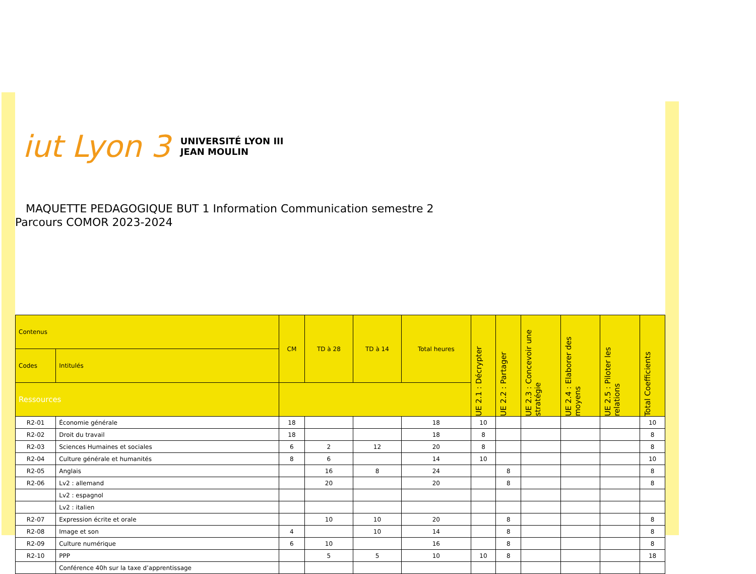iut Lyon 3 UNIVERSITÉ LYON III
JEAN MOULIN
MAQUETTE PEDAGOGIQUE BUT 1 Information Communication semestre 2
Parcours COMOR 2023-2024
| Contenus | | CM | TD à 28 | TD à 14 | Total heures | UE 2.1 : Décrypter | UE 2.2 : Partager | UE 2.3 : Concevoir une stratégie | UE 2.4 : Elaborer des moyens | UE 2.5 : Piloter les relations | Total Coefficients |
| --- | --- | --- | --- | --- | --- | --- | --- | --- | --- | --- | --- |
| Codes | Intitulés | | | | | | | | | | |
| Ressources | | | | | | | | | | | |
| R2-01 | Économie générale | 18 | | | 18 | 10 | | | | | 10 |
| R2-02 | Droit du travail | 18 | | | 18 | 8 | | | | | 8 |
| R2-03 | Sciences Humaines et sociales | 6 | 2 | 12 | 20 | 8 | | | | | 8 |
| R2-04 | Culture générale et humanités | 8 | 6 | | 14 | 10 | | | | | 10 |
| R2-05 | Anglais | | 16 | 8 | 24 | | 8 | | | | 8 |
| R2-06 | Lv2 : allemand | | 20 | | 20 | | 8 | | | | 8 |
| | Lv2 : espagnol | | | | | | | | | | |
| | Lv2 : italien | | | | | | | | | | |
| R2-07 | Expression écrite et orale | | 10 | 10 | 20 | | 8 | | | | 8 |
| R2-08 | Image et son | 4 | | 10 | 14 | | 8 | | | | 8 |
| R2-09 | Culture numérique | 6 | 10 | | 16 | | 8 | | | | 8 |
| R2-10 | PPP | | 5 | 5 | 10 | 10 | 8 | | | | 18 |
| | Conférence 40h sur la taxe d’apprentissage | | | | | | | | | | |